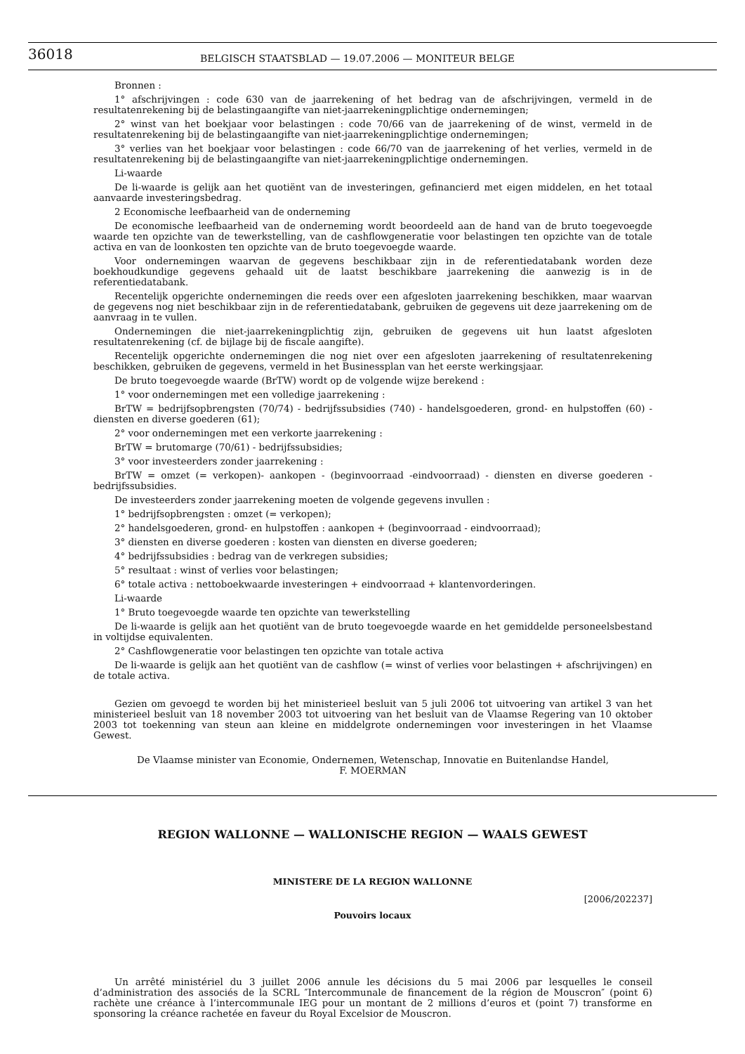36018
BELGISCH STAATSBLAD — 19.07.2006 — MONITEUR BELGE
Bronnen :
1° afschrijvingen : code 630 van de jaarrekening of het bedrag van de afschrijvingen, vermeld in de resultatenrekening bij de belastingaangifte van niet-jaarrekeningplichtige ondernemingen;
2° winst van het boekjaar voor belastingen : code 70/66 van de jaarrekening of de winst, vermeld in de resultatenrekening bij de belastingaangifte van niet-jaarrekeningplichtige ondernemingen;
3° verlies van het boekjaar voor belastingen : code 66/70 van de jaarrekening of het verlies, vermeld in de resultatenrekening bij de belastingaangifte van niet-jaarrekeningplichtige ondernemingen.
Li-waarde
De li-waarde is gelijk aan het quotiënt van de investeringen, gefinancierd met eigen middelen, en het totaal aanvaarde investeringsbedrag.
2 Economische leefbaarheid van de onderneming
De economische leefbaarheid van de onderneming wordt beoordeeld aan de hand van de bruto toegevoegde waarde ten opzichte van de tewerkstelling, van de cashflowgeneratie voor belastingen ten opzichte van de totale activa en van de loonkosten ten opzichte van de bruto toegevoegde waarde.
Voor ondernemingen waarvan de gegevens beschikbaar zijn in de referentiedatabank worden deze boekhoudkundige gegevens gehaald uit de laatst beschikbare jaarrekening die aanwezig is in de referentiedatabank.
Recentelijk opgerichte ondernemingen die reeds over een afgesloten jaarrekening beschikken, maar waarvan de gegevens nog niet beschikbaar zijn in de referentiedatabank, gebruiken de gegevens uit deze jaarrekening om de aanvraag in te vullen.
Ondernemingen die niet-jaarrekeningplichtig zijn, gebruiken de gegevens uit hun laatst afgesloten resultatenrekening (cf. de bijlage bij de fiscale aangifte).
Recentelijk opgerichte ondernemingen die nog niet over een afgesloten jaarrekening of resultatenrekening beschikken, gebruiken de gegevens, vermeld in het Businessplan van het eerste werkingsjaar.
De bruto toegevoegde waarde (BrTW) wordt op de volgende wijze berekend :
1° voor ondernemingen met een volledige jaarrekening :
BrTW = bedrijfsopbrengsten (70/74) - bedrijfssubsidies (740) - handelsgoederen, grond- en hulpstoffen (60) - diensten en diverse goederen (61);
2° voor ondernemingen met een verkorte jaarrekening :
BrTW = brutomarge (70/61) - bedrijfssubsidies;
3° voor investeerders zonder jaarrekening :
BrTW = omzet (= verkopen)- aankopen - (beginvoorraad -eindvoorraad) - diensten en diverse goederen - bedrijfssubsidies.
De investeerders zonder jaarrekening moeten de volgende gegevens invullen :
1° bedrijfsopbrengsten : omzet (= verkopen);
2° handelsgoederen, grond- en hulpstoffen : aankopen + (beginvoorraad - eindvoorraad);
3° diensten en diverse goederen : kosten van diensten en diverse goederen;
4° bedrijfssubsidies : bedrag van de verkregen subsidies;
5° resultaat : winst of verlies voor belastingen;
6° totale activa : nettoboekwaarde investeringen + eindvoorraad + klantenvorderingen.
Li-waarde
1° Bruto toegevoegde waarde ten opzichte van tewerkstelling
De li-waarde is gelijk aan het quotiënt van de bruto toegevoegde waarde en het gemiddelde personeelsbestand in voltijdse equivalenten.
2° Cashflowgeneratie voor belastingen ten opzichte van totale activa
De li-waarde is gelijk aan het quotiënt van de cashflow (= winst of verlies voor belastingen + afschrijvingen) en de totale activa.
Gezien om gevoegd te worden bij het ministerieel besluit van 5 juli 2006 tot uitvoering van artikel 3 van het ministerieel besluit van 18 november 2003 tot uitvoering van het besluit van de Vlaamse Regering van 10 oktober 2003 tot toekenning van steun aan kleine en middelgrote ondernemingen voor investeringen in het Vlaamse Gewest.
De Vlaamse minister van Economie, Ondernemen, Wetenschap, Innovatie en Buitenlandse Handel,
F. MOERMAN
REGION WALLONNE — WALLONISCHE REGION — WAALS GEWEST
MINISTERE DE LA REGION WALLONNE
[2006/202237]
Pouvoirs locaux
Un arrêté ministériel du 3 juillet 2006 annule les décisions du 5 mai 2006 par lesquelles le conseil d’administration des associés de la SCRL ″Intercommunale de financement de la région de Mouscron″ (point 6) rachète une créance à l’intercommunale IEG pour un montant de 2 millions d’euros et (point 7) transforme en sponsoring la créance rachetée en faveur du Royal Excelsior de Mouscron.